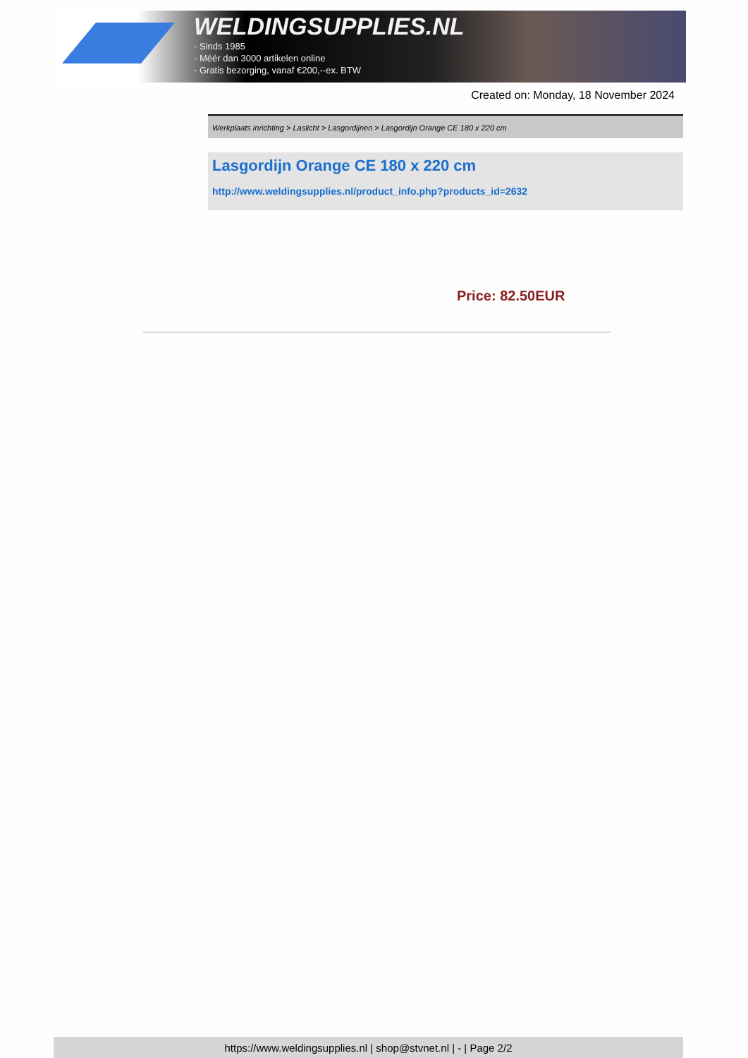WELDINGSUPPLIES.NL
- Sinds 1985
- Méér dan 3000 artikelen online
- Gratis bezorging, vanaf €200,--ex. BTW
Created on: Monday, 18 November 2024
Werkplaats inrichting > Laslicht > Lasgordijnen > Lasgordijn Orange CE 180 x 220 cm
Lasgordijn Orange CE 180 x 220 cm
http://www.weldingsupplies.nl/product_info.php?products_id=2632
Price: 82.50EUR
https://www.weldingsupplies.nl | shop@stvnet.nl | - | Page 2/2